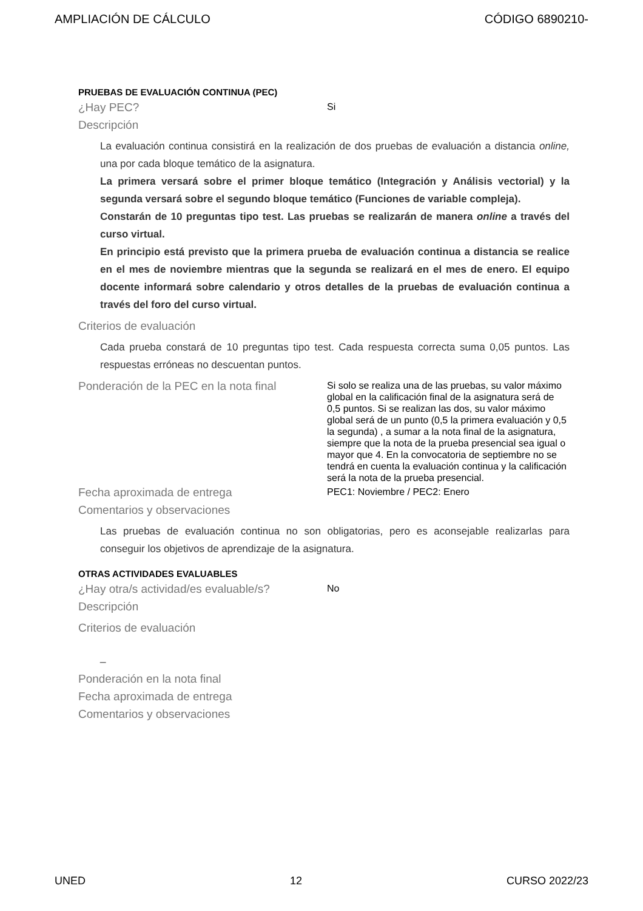AMPLIACIÓN DE CÁLCULO CÓDIGO 6890210-
PRUEBAS DE EVALUACIÓN CONTINUA (PEC)
¿Hay PEC?
Si
Descripción
La evaluación continua consistirá en la realización de dos pruebas de evaluación a distancia online, una por cada bloque temático de la asignatura.
La primera versará sobre el primer bloque temático (Integración y Análisis vectorial) y la segunda versará sobre el segundo bloque temático (Funciones de variable compleja).
Constarán de 10 preguntas tipo test. Las pruebas se realizarán de manera online a través del curso virtual.
En principio está previsto que la primera prueba de evaluación continua a distancia se realice en el mes de noviembre mientras que la segunda se realizará en el mes de enero. El equipo docente informará sobre calendario y otros detalles de la pruebas de evaluación continua a través del foro del curso virtual.
Criterios de evaluación
Cada prueba constará de 10 preguntas tipo test. Cada respuesta correcta suma 0,05 puntos. Las respuestas erróneas no descuentan puntos.
Ponderación de la PEC en la nota final
Si solo se realiza una de las pruebas, su valor máximo global en la calificación final de la asignatura será de 0,5 puntos. Si se realizan las dos, su valor máximo global será de un punto (0,5 la primera evaluación y 0,5 la segunda) , a sumar a la nota final de la asignatura, siempre que la nota de la prueba presencial sea igual o mayor que 4. En la convocatoria de septiembre no se tendrá en cuenta la evaluación continua y la calificación será la nota de la prueba presencial.
Fecha aproximada de entrega
PEC1: Noviembre / PEC2: Enero
Comentarios y observaciones
Las pruebas de evaluación continua no son obligatorias, pero es aconsejable realizarlas para conseguir los objetivos de aprendizaje de la asignatura.
OTRAS ACTIVIDADES EVALUABLES
¿Hay otra/s actividad/es evaluable/s?
No
Descripción
Criterios de evaluación
_
Ponderación en la nota final
Fecha aproximada de entrega
Comentarios y observaciones
UNED 12 CURSO 2022/23